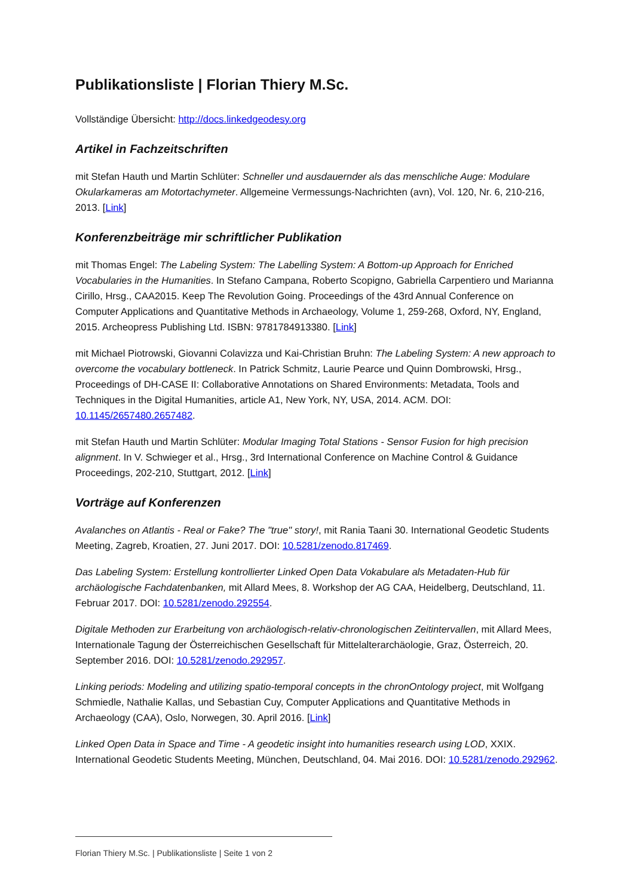Publikationsliste | Florian Thiery M.Sc.
Vollständige Übersicht: http://docs.linkedgeodesy.org
Artikel in Fachzeitschriften
mit Stefan Hauth und Martin Schlüter: Schneller und ausdauernder als das menschliche Auge: Modulare Okularkameras am Motortachymeter. Allgemeine Vermessungs-Nachrichten (avn), Vol. 120, Nr. 6, 210-216, 2013. [Link]
Konferenzbeiträge mir schriftlicher Publikation
mit Thomas Engel: The Labeling System: The Labelling System: A Bottom-up Approach for Enriched Vocabularies in the Humanities. In Stefano Campana, Roberto Scopigno, Gabriella Carpentiero und Marianna Cirillo, Hrsg., CAA2015. Keep The Revolution Going. Proceedings of the 43rd Annual Conference on Computer Applications and Quantitative Methods in Archaeology, Volume 1, 259-268, Oxford, NY, England, 2015. Archeopress Publishing Ltd. ISBN: 9781784913380. [Link]
mit Michael Piotrowski, Giovanni Colavizza und Kai-Christian Bruhn: The Labeling System: A new approach to overcome the vocabulary bottleneck. In Patrick Schmitz, Laurie Pearce und Quinn Dombrowski, Hrsg., Proceedings of DH-CASE II: Collaborative Annotations on Shared Environments: Metadata, Tools and Techniques in the Digital Humanities, article A1, New York, NY, USA, 2014. ACM. DOI: 10.1145/2657480.2657482.
mit Stefan Hauth und Martin Schlüter: Modular Imaging Total Stations - Sensor Fusion for high precision alignment. In V. Schwieger et al., Hrsg., 3rd International Conference on Machine Control & Guidance Proceedings, 202-210, Stuttgart, 2012. [Link]
Vorträge auf Konferenzen
Avalanches on Atlantis - Real or Fake? The "true" story!, mit Rania Taani 30. International Geodetic Students Meeting, Zagreb, Kroatien, 27. Juni 2017. DOI: 10.5281/zenodo.817469.
Das Labeling System: Erstellung kontrollierter Linked Open Data Vokabulare als Metadaten-Hub für archäologische Fachdatenbanken, mit Allard Mees, 8. Workshop der AG CAA, Heidelberg, Deutschland, 11. Februar 2017. DOI: 10.5281/zenodo.292554.
Digitale Methoden zur Erarbeitung von archäologisch-relativ-chronologischen Zeitintervallen, mit Allard Mees, Internationale Tagung der Österreichischen Gesellschaft für Mittelalterarchäologie, Graz, Österreich, 20. September 2016. DOI: 10.5281/zenodo.292957.
Linking periods: Modeling and utilizing spatio-temporal concepts in the chronOntology project, mit Wolfgang Schmiedle, Nathalie Kallas, und Sebastian Cuy, Computer Applications and Quantitative Methods in Archaeology (CAA), Oslo, Norwegen, 30. April 2016. [Link]
Linked Open Data in Space and Time - A geodetic insight into humanities research using LOD, XXIX. International Geodetic Students Meeting, München, Deutschland, 04. Mai 2016. DOI: 10.5281/zenodo.292962.
Florian Thiery M.Sc. | Publikationsliste | Seite 1 von 2